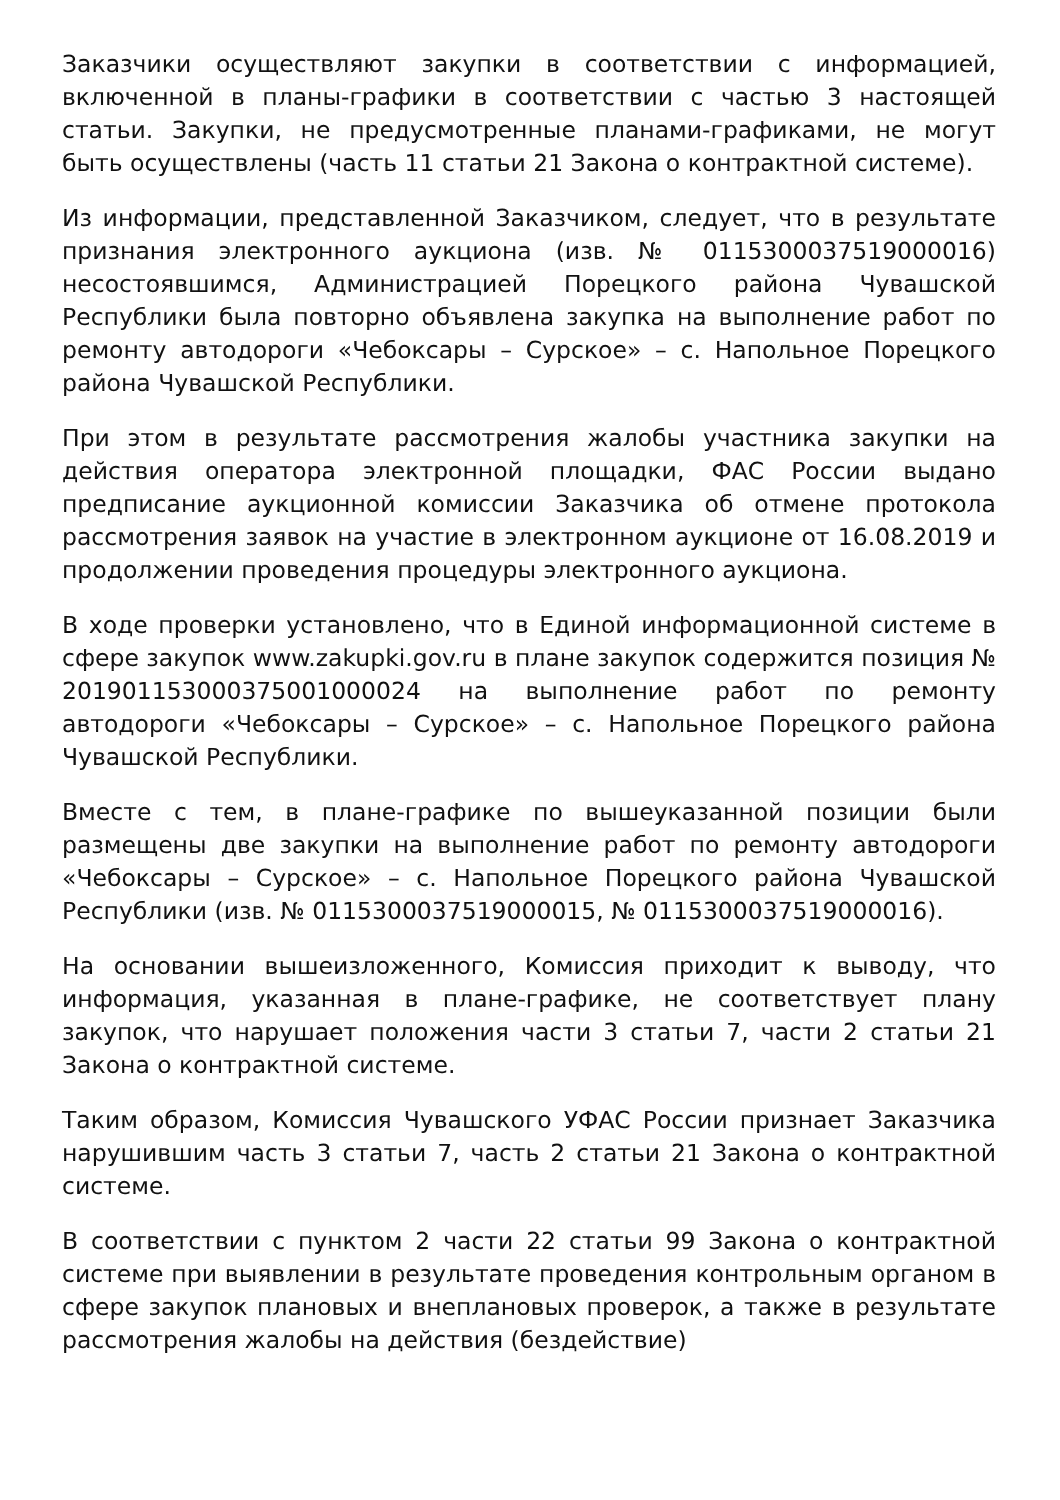Заказчики осуществляют закупки в соответствии с информацией, включенной в планы-графики в соответствии с частью 3 настоящей статьи. Закупки, не предусмотренные планами-графиками, не могут быть осуществлены (часть 11 статьи 21 Закона о контрактной системе).
Из информации, представленной Заказчиком, следует, что в результате признания электронного аукциона (изв. № 0115300037519000016) несостоявшимся, Администрацией Порецкого района Чувашской Республики была повторно объявлена закупка на выполнение работ по ремонту автодороги «Чебоксары – Сурское» – с. Напольное Порецкого района Чувашской Республики.
При этом в результате рассмотрения жалобы участника закупки на действия оператора электронной площадки, ФАС России выдано предписание аукционной комиссии Заказчика об отмене протокола рассмотрения заявок на участие в электронном аукционе от 16.08.2019 и продолжении проведения процедуры электронного аукциона.
В ходе проверки установлено, что в Единой информационной системе в сфере закупок www.zakupki.gov.ru в плане закупок содержится позиция № 201901153000375001000024 на выполнение работ по ремонту автодороги «Чебоксары – Сурское» – с. Напольное Порецкого района Чувашской Республики.
Вместе с тем, в плане-графике по вышеуказанной позиции были размещены две закупки на выполнение работ по ремонту автодороги «Чебоксары – Сурское» – с. Напольное Порецкого района Чувашской Республики (изв. № 0115300037519000015, № 0115300037519000016).
На основании вышеизложенного, Комиссия приходит к выводу, что информация, указанная в плане-графике, не соответствует плану закупок, что нарушает положения части 3 статьи 7, части 2 статьи 21 Закона о контрактной системе.
Таким образом, Комиссия Чувашского УФАС России признает Заказчика нарушившим часть 3 статьи 7, часть 2 статьи 21 Закона о контрактной системе.
В соответствии с пунктом 2 части 22 статьи 99 Закона о контрактной системе при выявлении в результате проведения контрольным органом в сфере закупок плановых и внеплановых проверок, а также в результате рассмотрения жалобы на действия (бездействие)